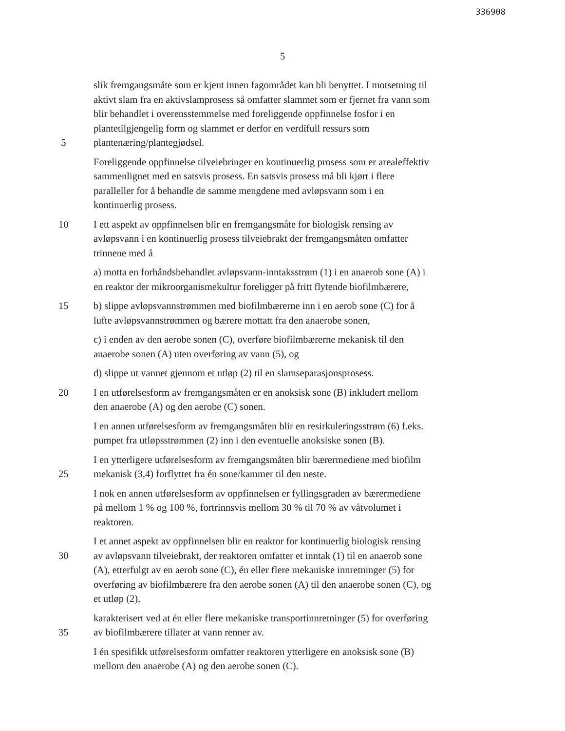336908
5
slik fremgangsmåte som er kjent innen fagområdet kan bli benyttet. I motsetning til
aktivt slam fra en aktivslamprosess så omfatter slammet som er fjernet fra vann som
blir behandlet i overensstemmelse med foreliggende oppfinnelse fosfor i en
plantetilgjengelig form og slammet er derfor en verdifull ressurs som
5 plantenæring/plantegjødsel.
Foreliggende oppfinnelse tilveiebringer en kontinuerlig prosess som er arealeffektiv
sammenlignet med en satsvis prosess. En satsvis prosess må bli kjørt i flere
paralleller for å behandle de samme mengdene med avløpsvann som i en
kontinuerlig prosess.
10 I ett aspekt av oppfinnelsen blir en fremgangsmåte for biologisk rensing av
avløpsvann i en kontinuerlig prosess tilveiebrakt der fremgangsmåten omfatter
trinnene med å
a) motta en forhåndsbehandlet avløpsvann-inntaksstrøm (1) i en anaerob sone (A) i
en reaktor der mikroorganismekultur foreligger på fritt flytende biofilmbærere,
15 b) slippe avløpsvannstrømmen med biofilmbærerne inn i en aerob sone (C) for å
lufte avløpsvannstrømmen og bærere mottatt fra den anaerobe sonen,
c) i enden av den aerobe sonen (C), overføre biofilmbærerne mekanisk til den
anaerobe sonen (A) uten overføring av vann (5), og
d) slippe ut vannet gjennom et utløp (2) til en slamseparasjonsprosess.
20 I en utførelsesform av fremgangsmåten er en anoksisk sone (B) inkludert mellom
den anaerobe (A) og den aerobe (C) sonen.
I en annen utførelsesform av fremgangsmåten blir en resirkuleringsstrøm (6) f.eks.
pumpet fra utløpsstrømmen (2) inn i den eventuelle anoksiske sonen (B).
I en ytterligere utførelsesform av fremgangsmåten blir bærermediene med biofilm
25 mekanisk (3,4) forflyttet fra én sone/kammer til den neste.
I nok en annen utførelsesform av oppfinnelsen er fyllingsgraden av bærermediene
på mellom 1 % og 100 %, fortrinnsvis mellom 30 % til 70 % av våtvolumet i
reaktoren.
I et annet aspekt av oppfinnelsen blir en reaktor for kontinuerlig biologisk rensing
30 av avløpsvann tilveiebrakt, der reaktoren omfatter et inntak (1) til en anaerob sone
(A), etterfulgt av en aerob sone (C), én eller flere mekaniske innretninger (5) for
overføring av biofilmbærere fra den aerobe sonen (A) til den anaerobe sonen (C), og
et utløp (2),
karakterisert ved at én eller flere mekaniske transportinnretninger (5) for overføring
35 av biofilmbærere tillater at vann renner av.
I én spesifikk utførelsesform omfatter reaktoren ytterligere en anoksisk sone (B)
mellom den anaerobe (A) og den aerobe sonen (C).